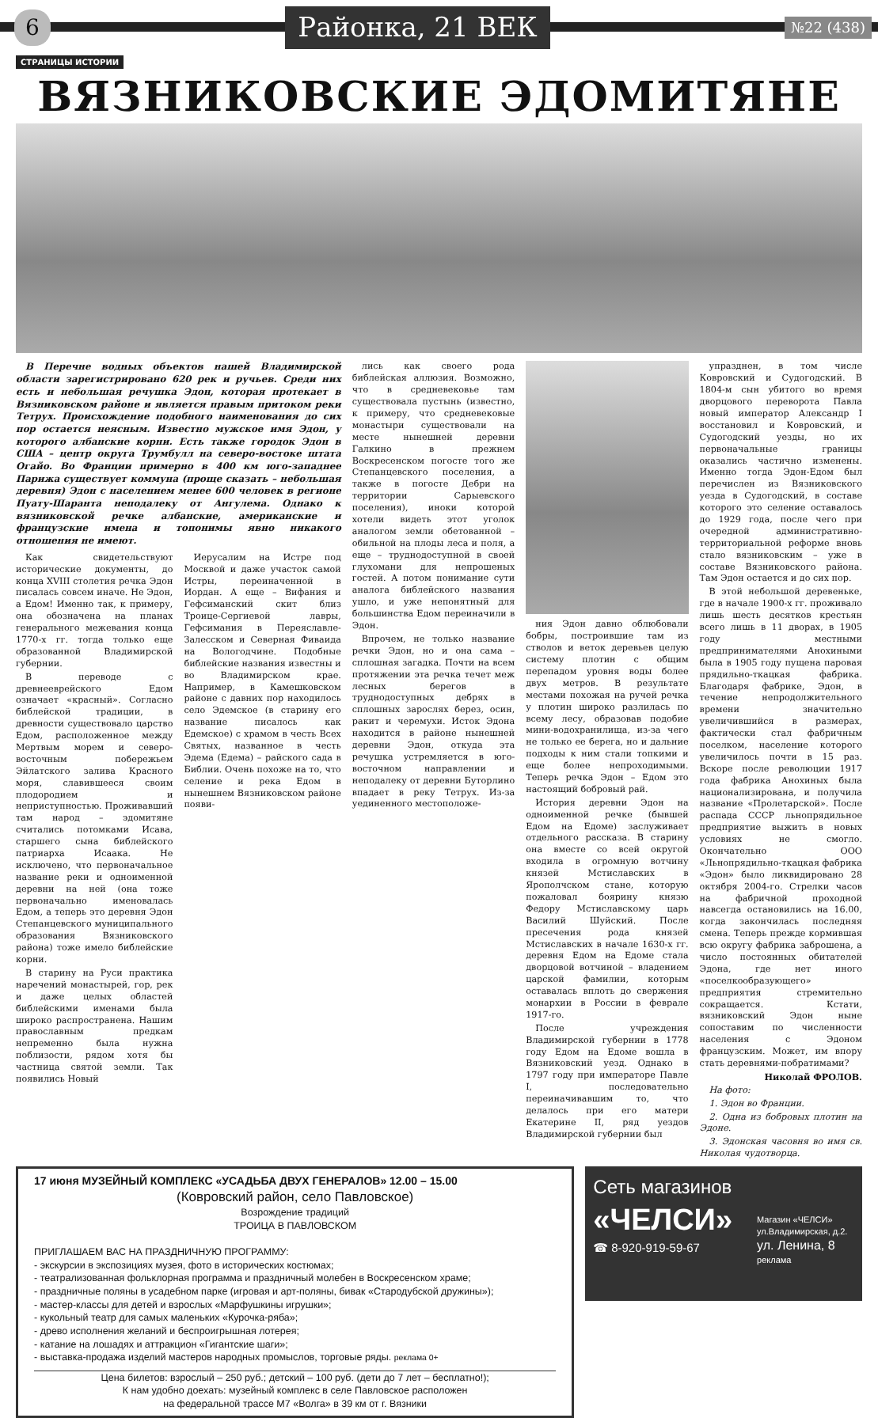6 Районка, 21 ВЕК №22 (438)
СТРАНИЦЫ ИСТОРИИ
ВЯЗНИКОВСКИЕ ЭДОМИТЯНЕ
В Перечне водных объектов нашей Владимирской области зарегистрировано 620 рек и ручьев. Среди них есть и небольшая речушка Эдон, которая протекает в Вязниковском районе и является правым притоком реки Тетрух. Происхождение подобного наименования до сих пор остается неясным. Известно мужское имя Эдон, у которого албанские корни. Есть также городок Эдон в США – центр округа Трумбулл на северо-востоке штата Огайо. Во Франции примерно в 400 км юго-западнее Парижа существует коммуна (проще сказать – небольшая деревня) Эдон с населением менее 600 человек в регионе Пуату-Шаранта неподалеку от Ангулема. Однако к вязниковской речке албанские, американские и французские имена и топонимы явно никакого отношения не имеют.
Как свидетельствуют исторические документы, до конца XVIII столетия речка Эдон писалась совсем иначе. Не Эдон, а Едом! Именно так, к примеру, она обозначена на планах генерального межевания конца 1770-х гг. тогда только еще образованной Владимирской губернии.
В переводе с древнееврейского Едом означает «красный». Согласно библейской традиции, в древности существовало царство Едом, расположенное между Мертвым морем и северо-восточным побережьем Эйлатского залива Красного моря, славившееся своим плодородием и неприступностью. Проживавший там народ – эдомитяне считались потомками Исава, старшего сына библейского патриарха Исаака. Не исключено, что первоначальное название реки и одноименной деревни на ней (она тоже первоначально именовалась Едом, а теперь это деревня Эдон Степанцевского муниципального образования Вязниковского района) тоже имело библейские корни.
В старину на Руси практика наречений монастырей, гор, рек и даже целых областей библейскими именами была широко распространена. Нашим православным предкам непременно была нужна поблизости, рядом хотя бы частница святой земли. Так появились Новый
Иерусалим на Истре под Москвой и даже участок самой Истры, переиначенной в Иордан. А еще – Вифания и Гефсиманский скит близ Троице-Сергиевой лавры, Гефсимания в Переяславле-Залесском и Северная Фиваида на Вологодчине. Подобные библейские названия известны и во Владимирском крае. Например, в Камешковском районе с давних пор находилось село Эдемское (в старину его название писалось как Едемское) с храмом в честь Всех Святых, названное в честь Эдема (Едема) – райского сада в Библии. Очень похоже на то, что селение и река Едом в нынешнем Вязниковском районе появи-
лись как своего рода библейская аллюзия. Возможно, что в средневековье там существовала пустынь (известно, к примеру, что средневековые монастыри существовали на месте нынешней деревни Галкино в прежнем Воскресенском погосте того же Степанцевского поселения, а также в погосте Дебри на территории Сарыевского поселения), иноки которой хотели видеть этот уголок аналогом земли обетованной – обильной на плоды леса и поля, а еще – труднодоступной в своей глухомани для непрошеных гостей. А потом понимание сути аналога библейского названия ушло, и уже непонятный для большинства Едом переиначили в Эдон.
Впрочем, не только название речки Эдон, но и она сама – сплошная загадка. Почти на всем протяжении эта речка течет меж лесных берегов в труднодоступных дебрях в сплошных зарослях берез, осин, ракит и черемухи. Исток Эдона находится в районе нынешней деревни Эдон, откуда эта речушка устремляется в юго-восточном направлении и неподалеку от деревни Буторлино впадает в реку Тетрух. Из-за уединенного местоположе-
ния Эдон давно облюбовали бобры, построившие там из стволов и веток деревьев целую систему плотин с общим перепадом уровня воды более двух метров. В результате местами похожая на ручей речка у плотин широко разлилась по всему лесу, образовав подобие мини-водохранилища, из-за чего не только ее берега, но и дальние подходы к ним стали топкими и еще более непроходимыми. Теперь речка Эдон – Едом это настоящий бобровый рай.
История деревни Эдон на одноименной речке (бывшей Едом на Едоме) заслуживает отдельного рассказа. В старину она вместе со всей округой входила в огромную вотчину князей Мстиславских в Ярополчском стане, которую пожаловал боярину князю Федору Мстиславскому царь Василий Шуйский. После пресечения рода князей Мстиславских в начале 1630-х гг. деревня Едом на Едоме стала дворцовой вотчиной – владением царской фамилии, которым оставалась вплоть до свержения монархии в России в феврале 1917-го.
После учреждения Владимирской губернии в 1778 году Едом на Едоме вошла в Вязниковский уезд. Однако в 1797 году при императоре Павле I, последовательно переиначивавшим то, что делалось при его матери Екатерине II, ряд уездов Владимирской губернии был
упразднен, в том числе Ковровский и Судогодский. В 1804-м сын убитого во время дворцового переворота Павла новый император Александр I восстановил и Ковровский, и Судогодский уезды, но их первоначальные границы оказались частично изменены. Именно тогда Эдон-Едом был перечислен из Вязниковского уезда в Судогодский, в составе которого это селение оставалось до 1929 года, после чего при очередной административно-территориальной реформе вновь стало вязниковским – уже в составе Вязниковского района. Там Эдон остается и до сих пор.
В этой небольшой деревеньке, где в начале 1900-х гг. проживало лишь шесть десятков крестьян всего лишь в 11 дворах, в 1905 году местными предпринимателями Анохиными была в 1905 году пущена паровая прядильно-ткацкая фабрика. Благодаря фабрике, Эдон, в течение непродолжительного времени значительно увеличившийся в размерах, фактически стал фабричным поселком, население которого увеличилось почти в 15 раз. Вскоре после революции 1917 года фабрика Анохиных была национализирована, и получила название «Пролетарской». После распада СССР льнопрядильное предприятие выжить в новых условиях не смогло. Окончательно ООО «Льнопрядильно-ткацкая фабрика «Эдон» было ликвидировано 28 октября 2004-го. Стрелки часов на фабричной проходной навсегда остановились на 16.00, когда закончилась последняя смена. Теперь прежде кормившая всю округу фабрика заброшена, а число постоянных обитателей Эдона, где нет иного «поселкообразующего» предприятия стремительно сокращается. Кстати, вязниковский Эдон ныне сопоставим по численности населения с Эдоном французским. Может, им впору стать деревнями-побратимами?
Николай ФРОЛОВ.
На фото:
1. Эдон во Франции.
2. Одна из бобровых плотин на Эдоне.
3. Эдонская часовня во имя св. Николая чудотворца.
17 июня МУЗЕЙНЫЙ КОМПЛЕКС «УСАДЬБА ДВУХ ГЕНЕРАЛОВ» 12.00 – 15.00
(Ковровский район, село Павловское)
Возрождение традиций
ТРОИЦА В ПАВЛОВСКОМ
ПРИГЛАШАЕМ ВАС НА ПРАЗДНИЧНУЮ ПРОГРАММУ:
- экскурсии в экспозициях музея, фото в исторических костюмах;
- театрализованная фольклорная программа и праздничный молебен в Воскресенском храме;
- праздничные поляны в усадебном парке (игровая и арт-поляны, бивак «Стародубской дружины»);
- мастер-классы для детей и взрослых «Марфушкины игрушки»;
- кукольный театр для самых маленьких «Курочка-ряба»;
- древо исполнения желаний и беспроигрышная лотерея;
- катание на лошадях и аттракцион «Гигантские шаги»;
- выставка-продажа изделий мастеров народных промыслов, торговые ряды. реклама 0+
Цена билетов: взрослый – 250 руб.; детский – 100 руб. (дети до 7 лет – бесплатно!);
К нам удобно доехать: музейный комплекс в селе Павловское расположен
на федеральной трассе М7 «Волга» в 39 км от г. Вязники
Сеть магазинов
«ЧЕЛСИ»
☎ 8-920-919-59-67
Магазин «ЧЕЛСИ» ул.Владимирская, д.2.
ул. Ленина, 8
реклама